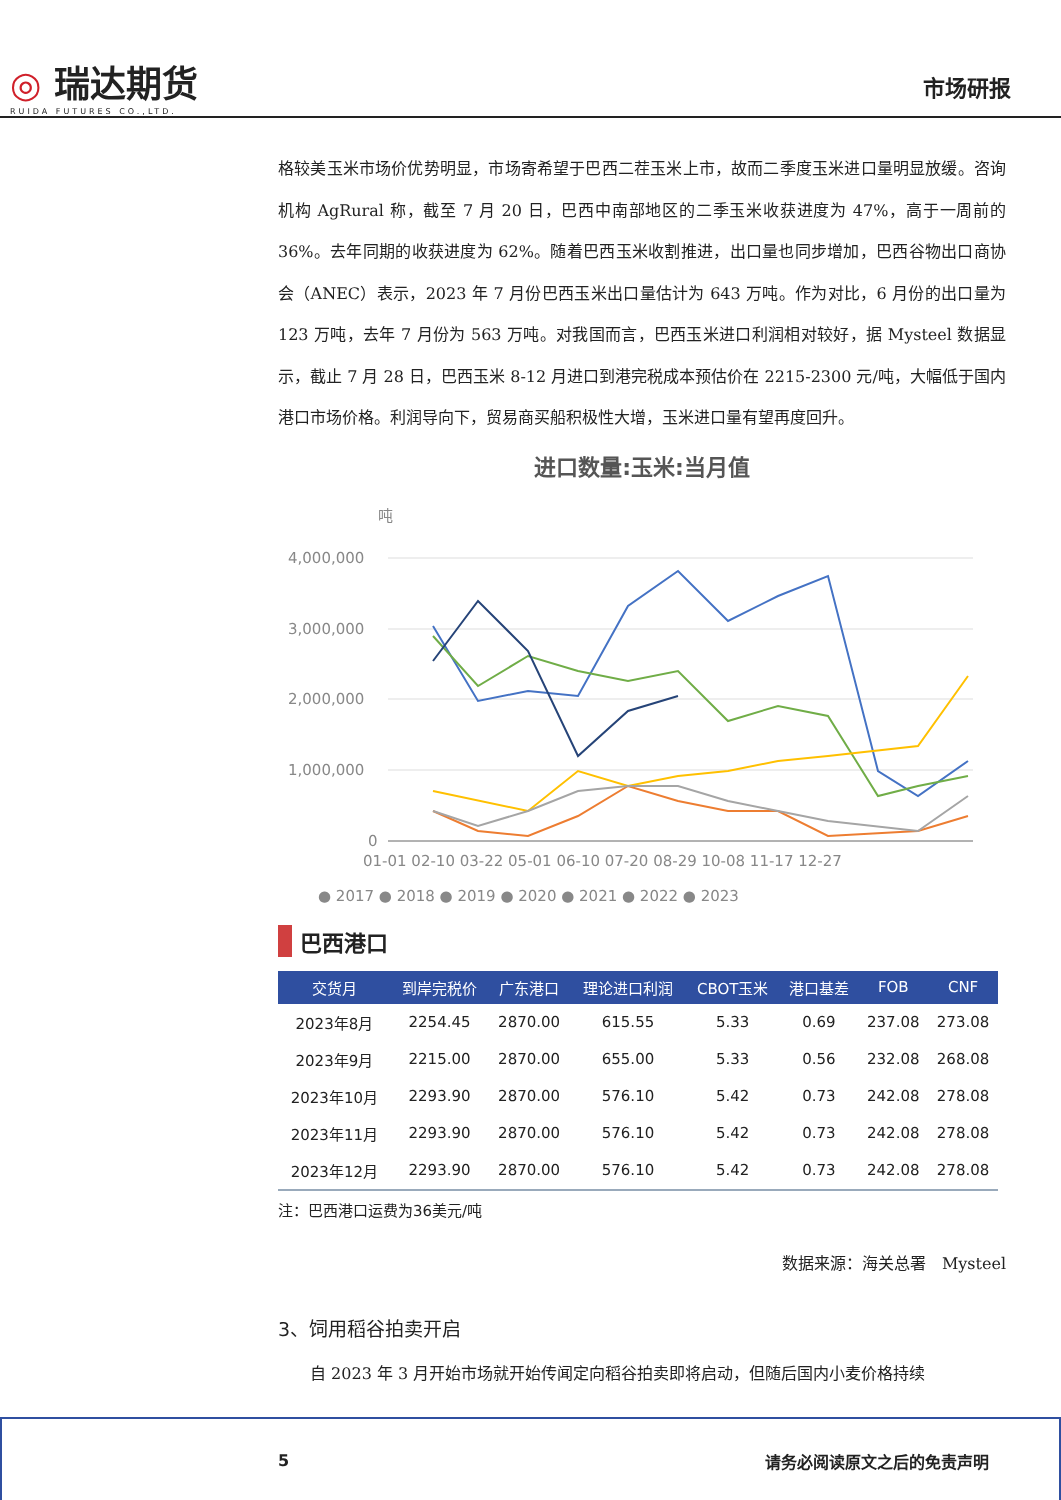◎ 瑞达期货
RUIDA FUTURES CO.,LTD.
市场研报
格较美玉米市场价优势明显，市场寄希望于巴西二茬玉米上市，故而二季度玉米进口量明显放缓。咨询机构 AgRural 称，截至 7 月 20 日，巴西中南部地区的二季玉米收获进度为 47%，高于一周前的 36%。去年同期的收获进度为 62%。随着巴西玉米收割推进，出口量也同步增加，巴西谷物出口商协会（ANEC）表示，2023 年 7 月份巴西玉米出口量估计为 643 万吨。作为对比，6 月份的出口量为 123 万吨，去年 7 月份为 563 万吨。对我国而言，巴西玉米进口利润相对较好，据 Mysteel 数据显示，截止 7 月 28 日，巴西玉米 8-12 月进口到港完税成本预估价在 2215-2300 元/吨，大幅低于国内港口市场价格。利润导向下，贸易商买船积极性大增，玉米进口量有望再度回升。
进口数量:玉米:当月值
吨
4,000,000
3,000,000
2,000,000
1,000,000
0
01-01 02-10 03-22 05-01 06-10 07-20 08-29 10-08 11-17 12-27
● 2017 ● 2018 ● 2019 ● 2020 ● 2021 ● 2022 ● 2023
巴西港口
| 交货月 | 到岸完税价 | 广东港口 | 理论进口利润 | CBOT玉米 | 港口基差 | FOB | CNF |
| --- | --- | --- | --- | --- | --- | --- | --- |
| 2023年8月 | 2254.45 | 2870.00 | 615.55 | 5.33 | 0.69 | 237.08 | 273.08 |
| 2023年9月 | 2215.00 | 2870.00 | 655.00 | 5.33 | 0.56 | 232.08 | 268.08 |
| 2023年10月 | 2293.90 | 2870.00 | 576.10 | 5.42 | 0.73 | 242.08 | 278.08 |
| 2023年11月 | 2293.90 | 2870.00 | 576.10 | 5.42 | 0.73 | 242.08 | 278.08 |
| 2023年12月 | 2293.90 | 2870.00 | 576.10 | 5.42 | 0.73 | 242.08 | 278.08 |
注：巴西港口运费为36美元/吨
数据来源：海关总署　Mysteel
3、饲用稻谷拍卖开启
自 2023 年 3 月开始市场就开始传闻定向稻谷拍卖即将启动，但随后国内小麦价格持续
5 请务必阅读原文之后的免责声明